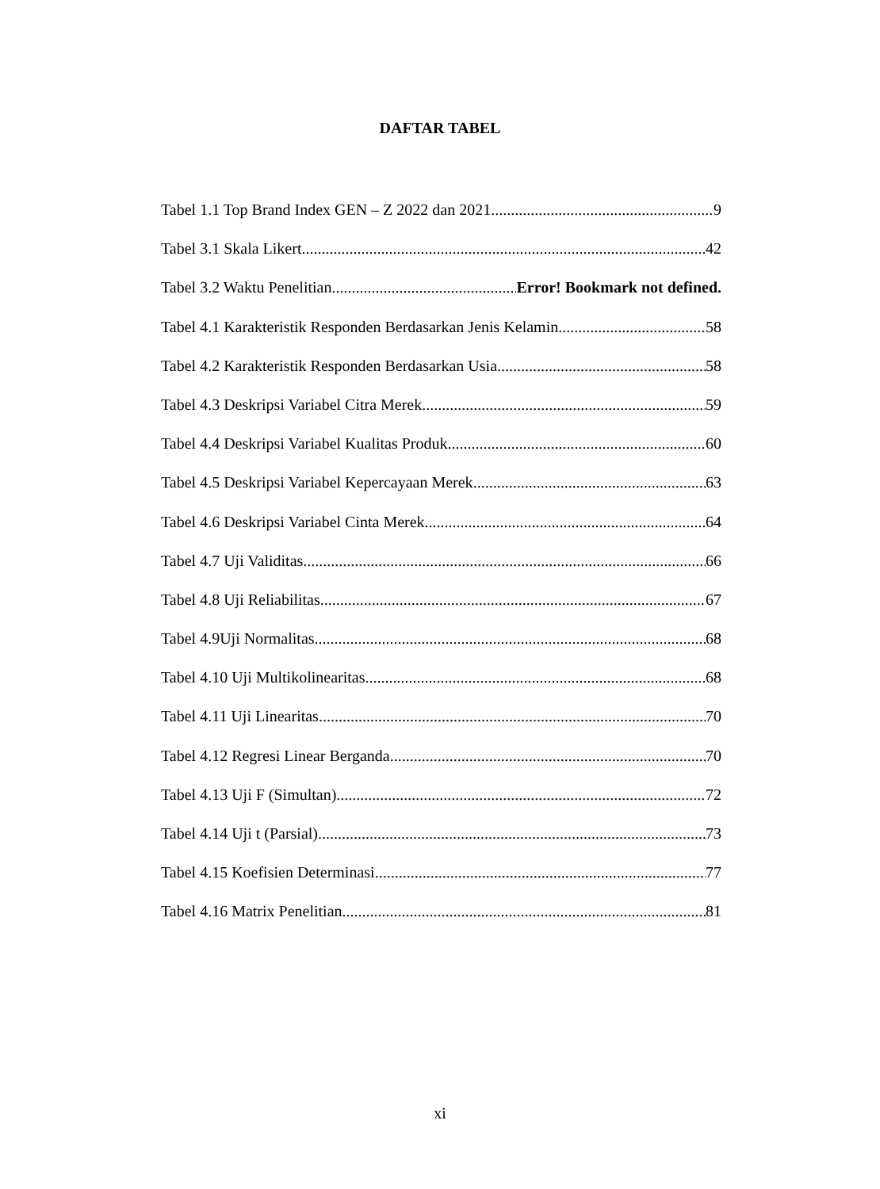DAFTAR TABEL
Tabel 1.1 Top Brand Index GEN – Z 2022 dan 2021 9
Tabel 3.1 Skala Likert 42
Tabel 3.2 Waktu Penelitian Error! Bookmark not defined.
Tabel 4.1 Karakteristik Responden Berdasarkan Jenis Kelamin 58
Tabel 4.2 Karakteristik Responden Berdasarkan Usia 58
Tabel 4.3 Deskripsi Variabel Citra Merek 59
Tabel 4.4 Deskripsi Variabel Kualitas Produk 60
Tabel 4.5 Deskripsi Variabel Kepercayaan Merek 63
Tabel 4.6 Deskripsi Variabel Cinta Merek 64
Tabel 4.7 Uji Validitas 66
Tabel 4.8 Uji Reliabilitas 67
Tabel 4.9Uji Normalitas 68
Tabel 4.10 Uji Multikolinearitas 68
Tabel 4.11 Uji Linearitas 70
Tabel 4.12 Regresi Linear Berganda 70
Tabel 4.13 Uji F (Simultan) 72
Tabel 4.14 Uji t (Parsial) 73
Tabel 4.15 Koefisien Determinasi 77
Tabel 4.16 Matrix Penelitian 81
xi